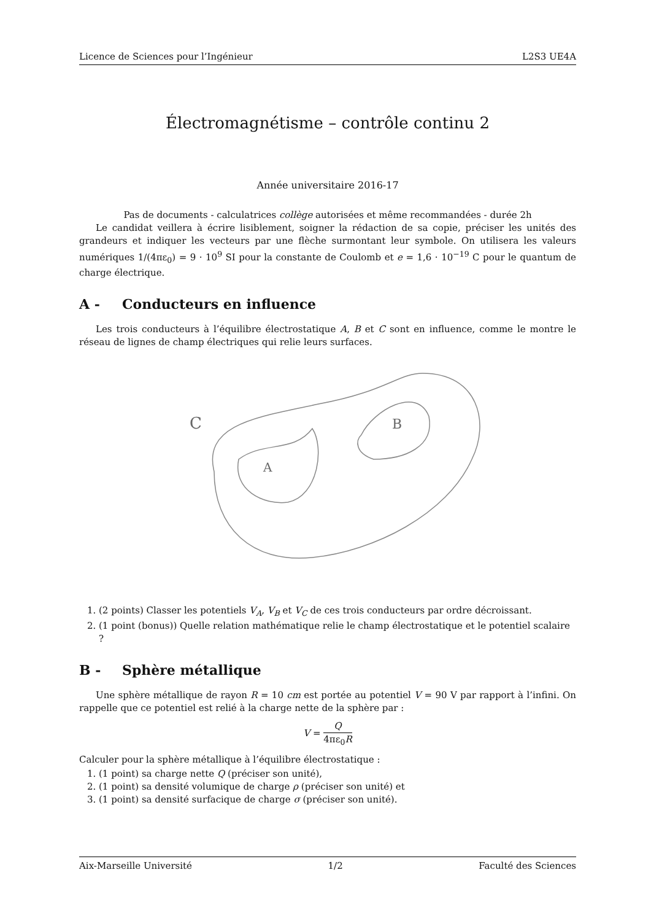Licence de Sciences pour l’Ingénieur L2S3 UE4A
Électromagnétisme – contrôle continu 2
Année universitaire 2016-17
Pas de documents - calculatrices collège autorisées et même recommandées - durée 2h
Le candidat veillera à écrire lisiblement, soigner la rédaction de sa copie, préciser les unités des grandeurs et indiquer les vecteurs par une flèche surmontant leur symbole. On utilisera les valeurs numériques 1/(4πε<sub>0</sub>) = 9 · 10<sup>9</sup> SI pour la constante de Coulomb et e = 1,6 · 10<sup>−19</sup> C pour le quantum de charge électrique.
A - Conducteurs en influence
Les trois conducteurs à l’équilibre électrostatique A, B et C sont en influence, comme le montre le réseau de lignes de champ électriques qui relie leurs surfaces.
C
A
B
1. (2 points) Classer les potentiels V<sub>A</sub>, V<sub>B</sub> et V<sub>C</sub> de ces trois conducteurs par ordre décroissant.
2. (1 point (bonus)) Quelle relation mathématique relie le champ électrostatique et le potentiel scalaire ?
B - Sphère métallique
Une sphère métallique de rayon R = 10 cm est portée au potentiel V = 90 V par rapport à l’infini. On rappelle que ce potentiel est relié à la charge nette de la sphère par :
V = Q 4πε<sub>0</sub>R
Calculer pour la sphère métallique à l’équilibre électrostatique :
1. (1 point) sa charge nette Q (préciser son unité),
2. (1 point) sa densité volumique de charge ρ (préciser son unité) et
3. (1 point) sa densité surfacique de charge σ (préciser son unité).
Aix-Marseille Université 1/2 Faculté des Sciences